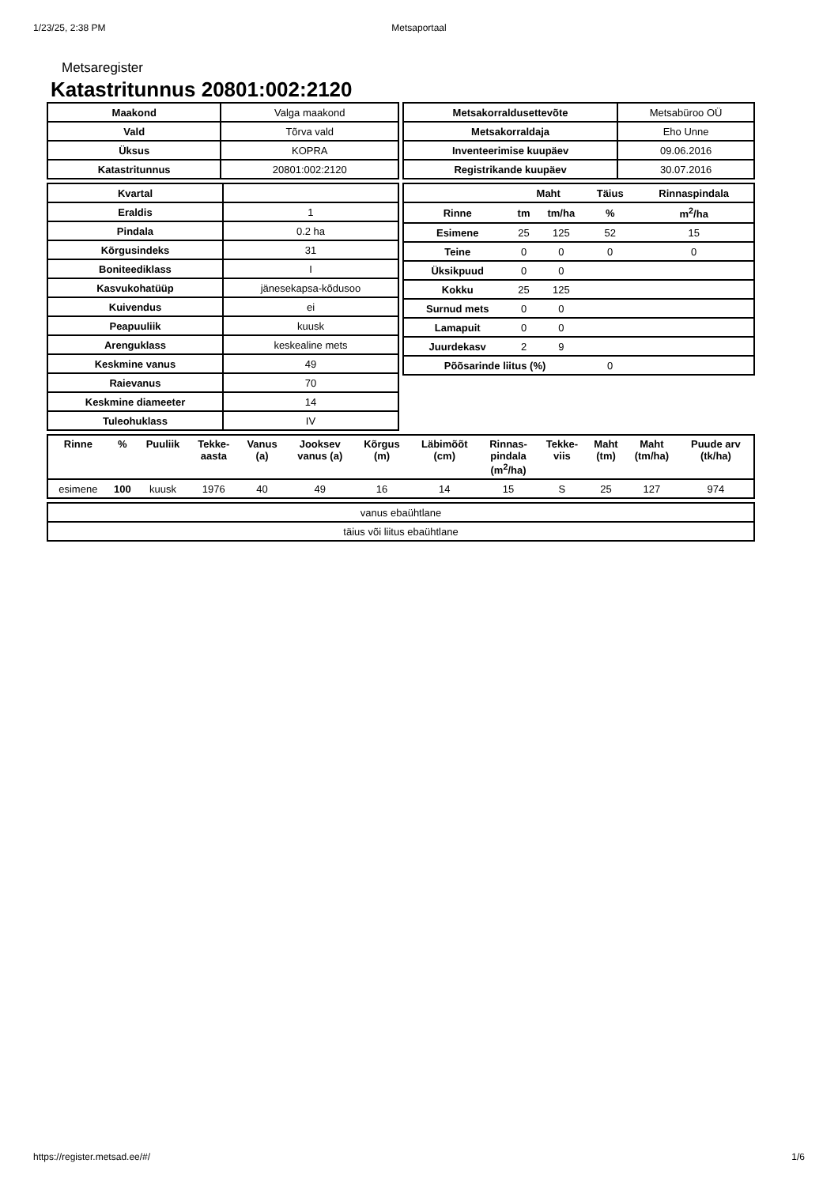1/23/25, 2:38 PM Metsaportaal
Metsaregister
Katastritunnus 20801:002:2120
| Maakond | Valga maakond |
| Vald | Tõrva vald |
| Üksus | KOPRA |
| Katastritunnus | 20801:002:2120 |
| Metsakorraldusettevõte | Metsabüroo OÜ |
| Metsakorraldaja | Eho Unne |
| Inventeerimise kuupäev | 09.06.2016 |
| Registrikande kuupäev | 30.07.2016 |
| Kvartal | |
| Eraldis | 1 |
| Pindala | 0.2 ha |
| Kõrgusindeks | 31 |
| Boniteediklass | I |
| Kasvukohatüüp | jänesekapsa-kõdusoo |
| Kuivendus | ei |
| Peapuuliik | kuusk |
| Arenguklass | keskealine mets |
| Keskmine vanus | 49 |
| Raievanus | 70 |
| Keskmine diameeter | 14 |
| Tuleohuklass | IV |
| | Maht | | Täius | Rinnaspindala |
| --- | --- | --- | --- | --- |
| Rinne | tm | tm/ha | % | m<sup>2</sup>/ha |
| Esimene | 25 | 125 | 52 | 15 |
| Teine | 0 | 0 | 0 | 0 |
| Üksikpuud | 0 | 0 | | |
| Kokku | 25 | 125 | | |
| Surnud mets | 0 | 0 | | |
| Lamapuit | 0 | 0 | | |
| Juurdekasv | 2 | 9 | | |
| Põõsarinde liitus (%) | | | 0 | |
| Rinne | % | Puuliik | Tekke- aasta | Vanus (a) | Jooksev vanus (a) | Kõrgus (m) | Läbimõõt (cm) | Rinnas- pindala (m<sup>2</sup>/ha) | Tekke- viis | Maht (tm) | Maht (tm/ha) | Puude arv (tk/ha) |
| --- | --- | --- | --- | --- | --- | --- | --- | --- | --- | --- | --- | --- |
| esimene | 100 | kuusk | 1976 | 40 | 49 | 16 | 14 | 15 | S | 25 | 127 | 974 |
| vanus ebaühtlane |
| täius või liitus ebaühtlane |
https://register.metsad.ee/#/ 1/6